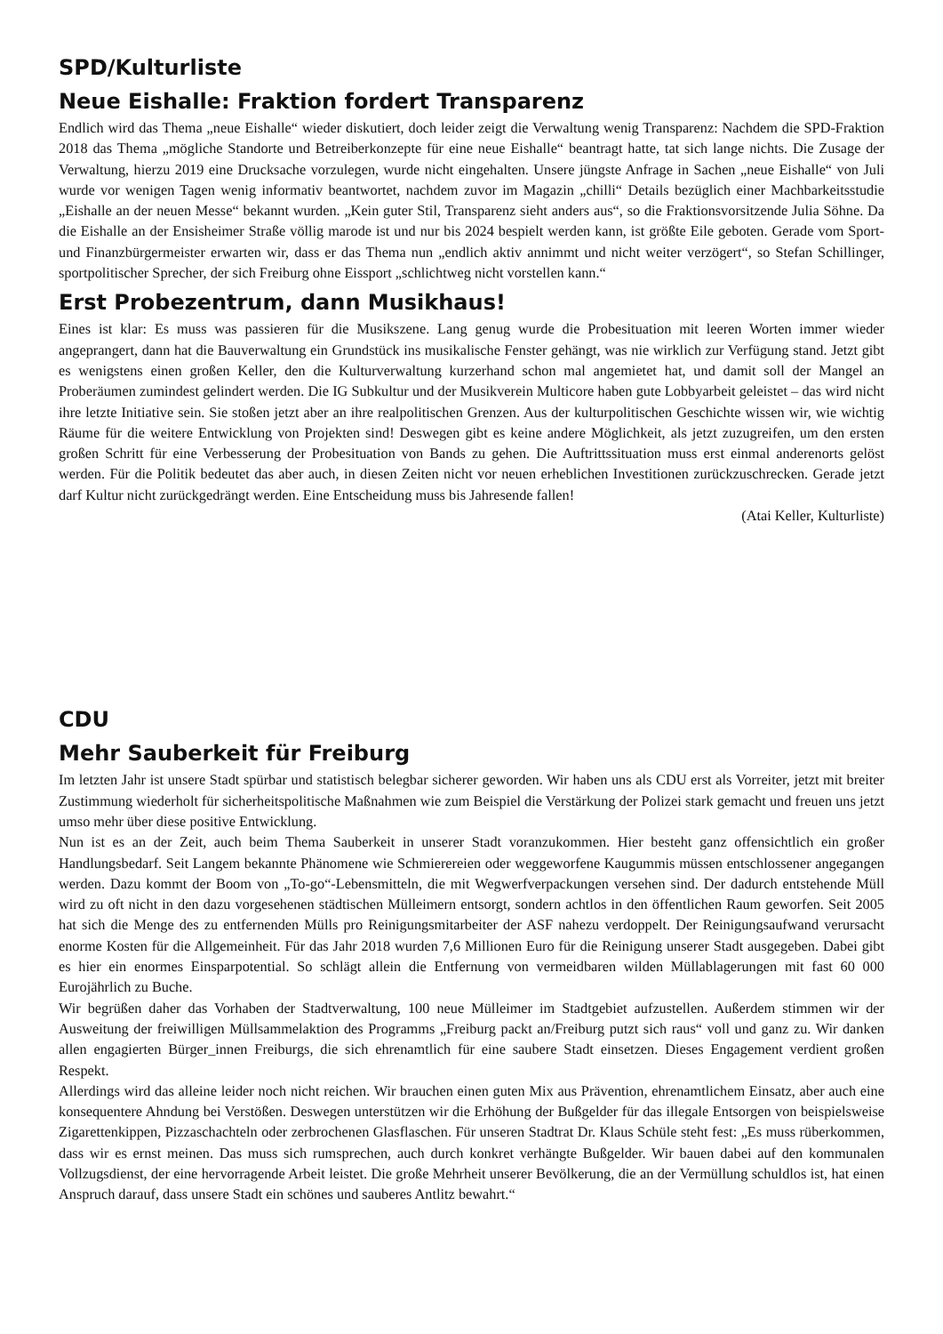SPD/Kulturliste
Neue Eishalle: Fraktion fordert Transparenz
Endlich wird das Thema „neue Eishalle“ wieder diskutiert, doch leider zeigt die Verwaltung wenig Transparenz: Nachdem die SPD-Fraktion 2018 das Thema „mögliche Standorte und Betreiberkonzepte für eine neue Eishalle“ beantragt hatte, tat sich lange nichts. Die Zusage der Verwaltung, hierzu 2019 eine Drucksache vorzulegen, wurde nicht eingehalten. Unsere jüngste Anfrage in Sachen „neue Eishalle“ von Juli wurde vor wenigen Tagen wenig informativ beantwortet, nachdem zuvor im Magazin „chilli“ Details bezüglich einer Machbarkeitsstudie „Eishalle an der neuen Messe“ bekannt wurden. „Kein guter Stil, Transparenz sieht anders aus“, so die Fraktionsvorsitzende Julia Söhne. Da die Eishalle an der Ensisheimer Straße völlig marode ist und nur bis 2024 bespielt werden kann, ist größte Eile geboten. Gerade vom Sport- und Finanzbürgermeister erwarten wir, dass er das Thema nun „endlich aktiv annimmt und nicht weiter verzögert“, so Stefan Schillinger, sportpolitischer Sprecher, der sich Freiburg ohne Eissport „schlichtweg nicht vorstellen kann.“
Erst Probezentrum, dann Musikhaus!
Eines ist klar: Es muss was passieren für die Musikszene. Lang genug wurde die Probesituation mit leeren Worten immer wieder angeprangert, dann hat die Bauverwaltung ein Grundstück ins musikalische Fenster gehängt, was nie wirklich zur Verfügung stand. Jetzt gibt es wenigstens einen großen Keller, den die Kulturverwaltung kurzerhand schon mal angemietet hat, und damit soll der Mangel an Proberäumen zumindest gelindert werden. Die IG Subkultur und der Musikverein Multicore haben gute Lobbyarbeit geleistet – das wird nicht ihre letzte Initiative sein. Sie stoßen jetzt aber an ihre realpolitischen Grenzen. Aus der kulturpolitischen Geschichte wissen wir, wie wichtig Räume für die weitere Entwicklung von Projekten sind! Deswegen gibt es keine andere Möglichkeit, als jetzt zuzugreifen, um den ersten großen Schritt für eine Verbesserung der Probesituation von Bands zu gehen. Die Auftrittssituation muss erst einmal anderenorts gelöst werden. Für die Politik bedeutet das aber auch, in diesen Zeiten nicht vor neuen erheblichen Investitionen zurückzuschrecken. Gerade jetzt darf Kultur nicht zurückgedrängt werden. Eine Entscheidung muss bis Jahresende fallen!
(Atai Keller, Kulturliste)
CDU
Mehr Sauberkeit für Freiburg
Im letzten Jahr ist unsere Stadt spürbar und statistisch belegbar sicherer geworden. Wir haben uns als CDU erst als Vorreiter, jetzt mit breiter Zustimmung wiederholt für sicherheitspolitische Maßnahmen wie zum Beispiel die Verstärkung der Polizei stark gemacht und freuen uns jetzt umso mehr über diese positive Entwicklung.
Nun ist es an der Zeit, auch beim Thema Sauberkeit in unserer Stadt voranzukommen. Hier besteht ganz offensichtlich ein großer Handlungsbedarf. Seit Langem bekannte Phänomene wie Schmierereien oder weggeworfene Kaugummis müssen entschlossener angegangen werden. Dazu kommt der Boom von „To-go“-Lebensmitteln, die mit Wegwerfverpackungen versehen sind. Der dadurch entstehende Müll wird zu oft nicht in den dazu vorgesehenen städtischen Mülleimern entsorgt, sondern achtlos in den öffentlichen Raum geworfen. Seit 2005 hat sich die Menge des zu entfernenden Mülls pro Reinigungsmitarbeiter der ASF nahezu verdoppelt. Der Reinigungsaufwand verursacht enorme Kosten für die Allgemeinheit. Für das Jahr 2018 wurden 7,6 Millionen Euro für die Reinigung unserer Stadt ausgegeben. Dabei gibt es hier ein enormes Einsparpotential. So schlägt allein die Entfernung von vermeidbaren wilden Müllablagerungen mit fast 60 000 Eurojährlich zu Buche.
Wir begrüßen daher das Vorhaben der Stadtverwaltung, 100 neue Mülleimer im Stadtgebiet aufzustellen. Außerdem stimmen wir der Ausweitung der freiwilligen Müllsammelaktion des Programms „Freiburg packt an/Freiburg putzt sich raus“ voll und ganz zu. Wir danken allen engagierten Bürger_innen Freiburgs, die sich ehrenamtlich für eine saubere Stadt einsetzen. Dieses Engagement verdient großen Respekt.
Allerdings wird das alleine leider noch nicht reichen. Wir brauchen einen guten Mix aus Prävention, ehrenamtlichem Einsatz, aber auch eine konsequentere Ahndung bei Verstößen. Deswegen unterstützen wir die Erhöhung der Bußgelder für das illegale Entsorgen von beispielsweise Zigarettenkippen, Pizzaschachteln oder zerbrochenen Glasflaschen. Für unseren Stadtrat Dr. Klaus Schüle steht fest: „Es muss rüberkommen, dass wir es ernst meinen. Das muss sich rumsprechen, auch durch konkret verhängte Bußgelder. Wir bauen dabei auf den kommunalen Vollzugsdienst, der eine hervorragende Arbeit leistet. Die große Mehrheit unserer Bevölkerung, die an der Vermüllung schuldlos ist, hat einen Anspruch darauf, dass unsere Stadt ein schönes und sauberes Antlitz bewahrt.“